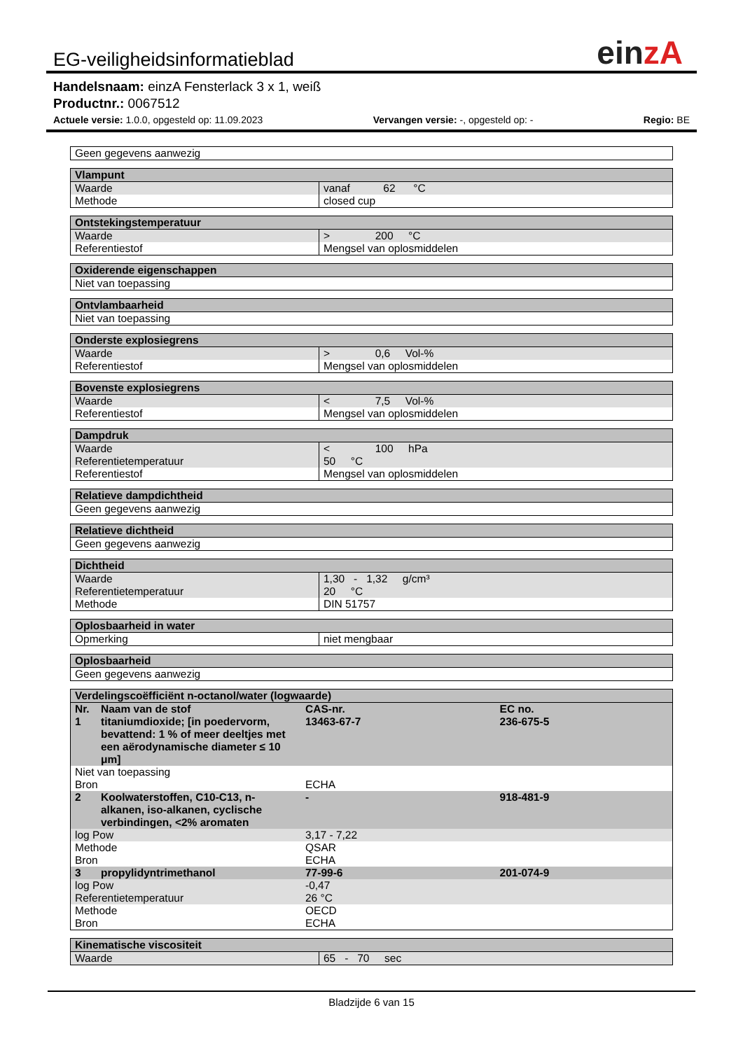EG-veiligheidsinformatieblad
einzA
Handelsnaam: einzA Fensterlack 3 x 1, weiß
Productnr.: 0067512
Actuele versie: 1.0.0, opgesteld op: 11.09.2023 Vervangen versie: -, opgesteld op: - Regio: BE
| Geen gegevens aanwezig |
| Vlampunt | |
| --- | --- |
| Waarde | vanaf 62 °C |
| Methode | closed cup |
| Ontstekingstemperatuur | |
| --- | --- |
| Waarde | > 200 °C |
| Referentiestof | Mengsel van oplosmiddelen |
| Oxiderende eigenschappen |
| --- |
| Niet van toepassing |
| Ontvlambaarheid |
| --- |
| Niet van toepassing |
| Onderste explosiegrens | |
| --- | --- |
| Waarde | > 0,6 Vol-% |
| Referentiestof | Mengsel van oplosmiddelen |
| Bovenste explosiegrens | |
| --- | --- |
| Waarde | < 7,5 Vol-% |
| Referentiestof | Mengsel van oplosmiddelen |
| Dampdruk | |
| --- | --- |
| Waarde | < 100 hPa |
| Referentietemperatuur | 50 °C |
| Referentiestof | Mengsel van oplosmiddelen |
| Relatieve dampdichtheid |
| --- |
| Geen gegevens aanwezig |
| Relatieve dichtheid |
| --- |
| Geen gegevens aanwezig |
| Dichtheid | |
| --- | --- |
| Waarde | 1,30 - 1,32 g/cm³ |
| Referentietemperatuur | 20 °C |
| Methode | DIN 51757 |
| Oplosbaarheid in water | |
| --- | --- |
| Opmerking | niet mengbaar |
| Oplosbaarheid |
| --- |
| Geen gegevens aanwezig |
| Verdelingscoëfficiënt n-octanol/water (logwaarde) | | | |
| --- | --- | --- | --- |
| Nr. | Naam van de stof | CAS-nr. | EC no. |
| 1 | titaniumdioxide; [in poedervorm, bevattend: 1 % of meer deeltjes met een aërodynamische diameter ≤ 10 μm] | 13463-67-7 | 236-675-5 |
| Niet van toepassing | | | |
| Bron | | ECHA | |
| 2 | Koolwaterstoffen, C10-C13, n-alkanen, iso-alkanen, cyclische verbindingen, <2% aromaten | - | 918-481-9 |
| log Pow | | 3,17 - 7,22 | |
| Methode | | QSAR | |
| Bron | | ECHA | |
| 3 | propylidyntrimethanol | 77-99-6 | 201-074-9 |
| log Pow | | -0,47 | |
| Referentietemperatuur | | 26 °C | |
| Methode | | OECD | |
| Bron | | ECHA | |
| Kinematische viscositeit | |
| --- | --- |
| Waarde | 65 - 70 sec |
Bladzijde 6 van 15